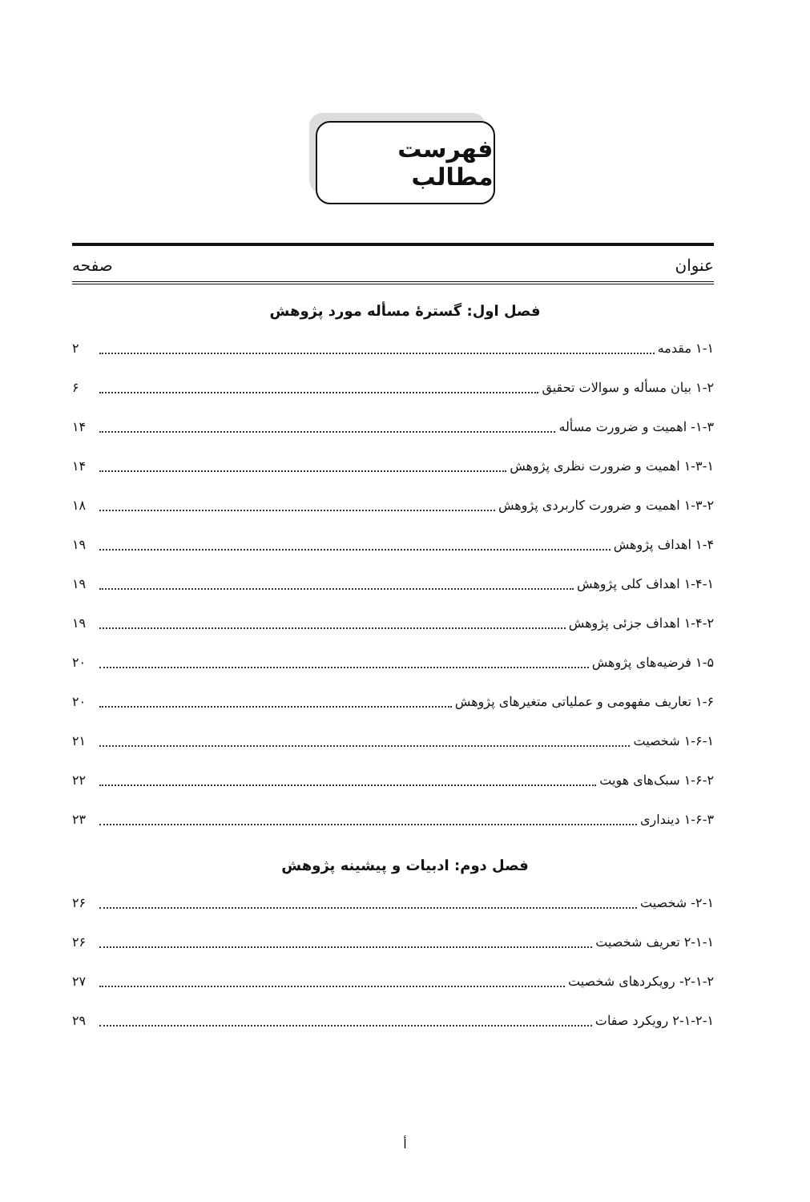فهرست مطالب
عنوان صفحه
فصل اول: گسترهٔ مسأله مورد پژوهش
۱-۱ مقدمه ۲
۱-۲ بیان مسأله و سوالات تحقیق ۶
۱-۳- اهمیت و ضرورت مسأله ۱۴
۱-۳-۱ اهمیت و ضرورت نظری پژوهش ۱۴
۱-۳-۲ اهمیت و ضرورت کاربردی پژوهش ۱۸
۱-۴ اهداف پژوهش ۱۹
۱-۴-۱ اهداف کلی پژوهش ۱۹
۱-۴-۲ اهداف جزئی پژوهش ۱۹
۱-۵ فرضیه‌های پژوهش ۲۰
۱-۶ تعاریف مفهومی و عملیاتی متغیرهای پژوهش ۲۰
۱-۶-۱ شخصیت ۲۱
۱-۶-۲ سبک‌های هویت ۲۲
۱-۶-۳ دینداری ۲۳
فصل دوم: ادبیات و پیشینه پژوهش
۲-۱- شخصیت ۲۶
۲-۱-۱ تعریف شخصیت ۲۶
۲-۱-۲- رویکردهای شخصیت ۲۷
۲-۱-۲-۱ رویکرد صفات ۲۹
أ